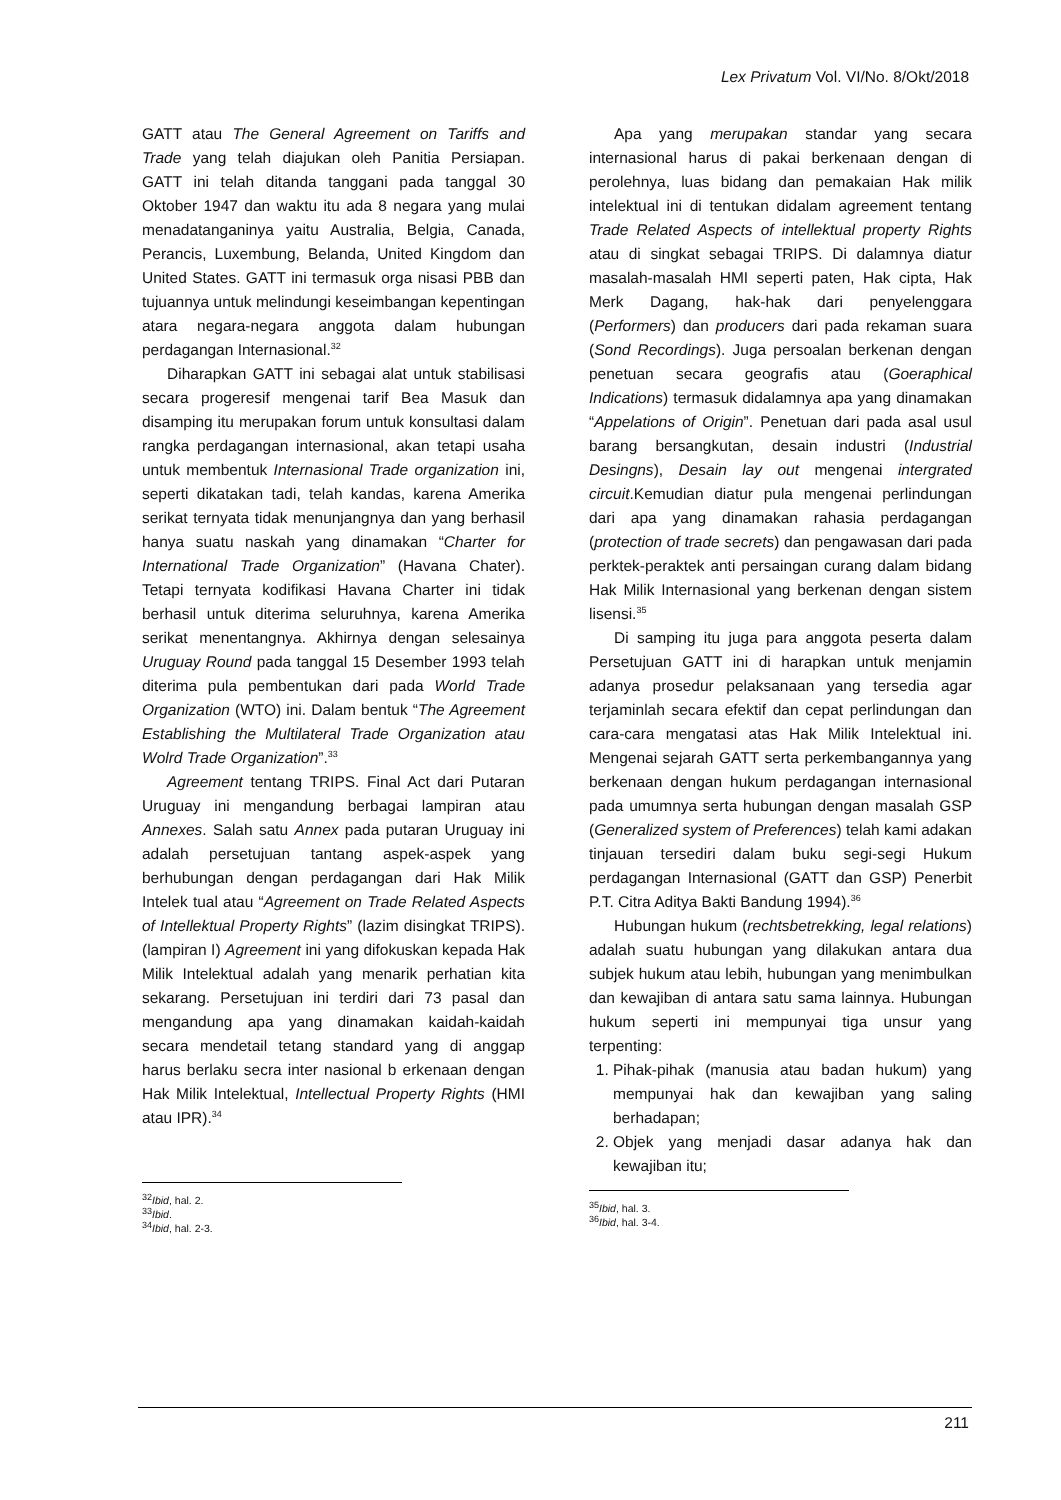Lex Privatum Vol. VI/No. 8/Okt/2018
GATT atau The General Agreement on Tariffs and Trade yang telah diajukan oleh Panitia Persiapan. GATT ini telah ditanda tanggani pada tanggal 30 Oktober 1947 dan waktu itu ada 8 negara yang mulai menadatanganinya yaitu Australia, Belgia, Canada, Perancis, Luxembung, Belanda, United Kingdom dan United States. GATT ini termasuk orga nisasi PBB dan tujuannya untuk melindungi keseimbangan kepentingan atara negara-negara anggota dalam hubungan perdagangan Internasional.<sup>32</sup>
Diharapkan GATT ini sebagai alat untuk stabilisasi secara progeresif mengenai tarif Bea Masuk dan disamping itu merupakan forum untuk konsultasi dalam rangka perdagangan internasional, akan tetapi usaha untuk membentuk Internasional Trade organization ini, seperti dikatakan tadi, telah kandas, karena Amerika serikat ternyata tidak menunjangnya dan yang berhasil hanya suatu naskah yang dinamakan “Charter for International Trade Organization” (Havana Chater). Tetapi ternyata kodifikasi Havana Charter ini tidak berhasil untuk diterima seluruhnya, karena Amerika serikat menentangnya. Akhirnya dengan selesainya Uruguay Round pada tanggal 15 Desember 1993 telah diterima pula pembentukan dari pada World Trade Organization (WTO) ini. Dalam bentuk “The Agreement Establishing the Multilateral Trade Organization atau Wolrd Trade Organization”.<sup>33</sup>
Agreement tentang TRIPS. Final Act dari Putaran Uruguay ini mengandung berbagai lampiran atau Annexes. Salah satu Annex pada putaran Uruguay ini adalah persetujuan tantang aspek-aspek yang berhubungan dengan perdagangan dari Hak Milik Intelek tual atau “Agreement on Trade Related Aspects of Intellektual Property Rights” (lazim disingkat TRIPS). (lampiran I) Agreement ini yang difokuskan kepada Hak Milik Intelektual adalah yang menarik perhatian kita sekarang. Persetujuan ini terdiri dari 73 pasal dan mengandung apa yang dinamakan kaidah-kaidah secara mendetail tetang standard yang di anggap harus berlaku secra inter nasional b erkenaan dengan Hak Milik Intelektual, Intellectual Property Rights (HMI atau IPR).<sup>34</sup>
<sup>32</sup> Ibid, hal. 2.
<sup>33</sup> Ibid.
<sup>34</sup> Ibid, hal. 2-3.
Apa yang merupakan standar yang secara internasional harus di pakai berkenaan dengan di perolehnya, luas bidang dan pemakaian Hak milik intelektual ini di tentukan didalam agreement tentang Trade Related Aspects of intellektual property Rights atau di singkat sebagai TRIPS. Di dalamnya diatur masalah-masalah HMI seperti paten, Hak cipta, Hak Merk Dagang, hak-hak dari penyelenggara (Performers) dan producers dari pada rekaman suara (Sond Recordings). Juga persoalan berkenan dengan penetuan secara geografis atau (Goeraphical Indications) termasuk didalamnya apa yang dinamakan “Appelations of Origin”. Penetuan dari pada asal usul barang bersangkutan, desain industri (Industrial Desingns), Desain lay out mengenai intergrated circuit.Kemudian diatur pula mengenai perlindungan dari apa yang dinamakan rahasia perdagangan (protection of trade secrets) dan pengawasan dari pada perktek-peraktek anti persaingan curang dalam bidang Hak Milik Internasional yang berkenan dengan sistem lisensi.<sup>35</sup>
Di samping itu juga para anggota peserta dalam Persetujuan GATT ini di harapkan untuk menjamin adanya prosedur pelaksanaan yang tersedia agar terjaminlah secara efektif dan cepat perlindungan dan cara-cara mengatasi atas Hak Milik Intelektual ini. Mengenai sejarah GATT serta perkembangannya yang berkenaan dengan hukum perdagangan internasional pada umumnya serta hubungan dengan masalah GSP (Generalized system of Preferences) telah kami adakan tinjauan tersediri dalam buku segi-segi Hukum perdagangan Internasional (GATT dan GSP) Penerbit P.T. Citra Aditya Bakti Bandung 1994).<sup>36</sup>
Hubungan hukum (rechtsbetrekking, legal relations) adalah suatu hubungan yang dilakukan antara dua subjek hukum atau lebih, hubungan yang menimbulkan dan kewajiban di antara satu sama lainnya. Hubungan hukum seperti ini mempunyai tiga unsur yang terpenting:
1. Pihak-pihak (manusia atau badan hukum) yang mempunyai hak dan kewajiban yang saling berhadapan;
2. Objek yang menjadi dasar adanya hak dan kewajiban itu;
<sup>35</sup> Ibid, hal. 3.
<sup>36</sup> Ibid, hal. 3-4.
211